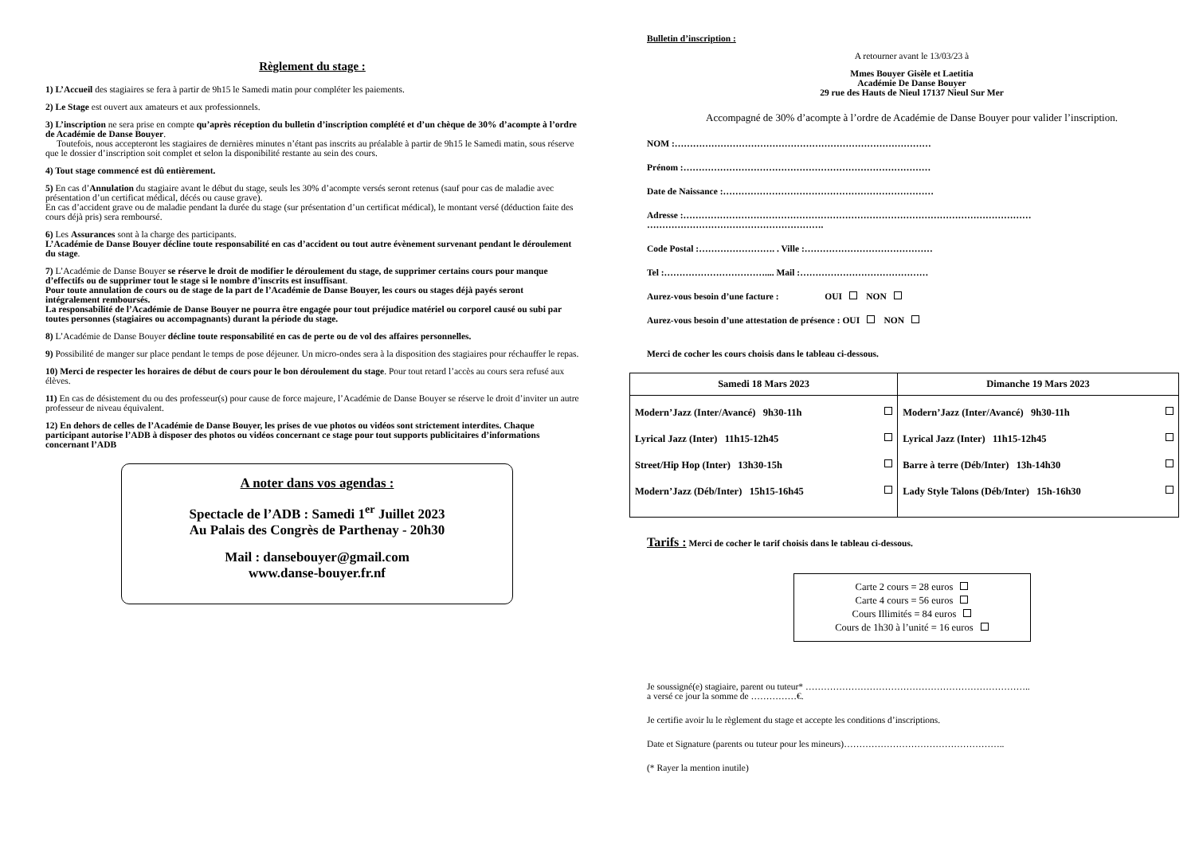Règlement du stage :
1) L’Accueil des stagiaires se fera à partir de 9h15 le Samedi matin pour compléter les paiements.
2) Le Stage est ouvert aux amateurs et aux professionnels.
3) L’inscription ne sera prise en compte qu’après réception du bulletin d’inscription complété et d’un chèque de 30% d’acompte à l’ordre de Académie de Danse Bouyer.
Toutefois, nous accepteront les stagiaires de dernières minutes n’étant pas inscrits au préalable à partir de 9h15 le Samedi matin, sous réserve que le dossier d’inscription soit complet et selon la disponibilité restante au sein des cours.
4) Tout stage commencé est dû entièrement.
5) En cas d’Annulation du stagiaire avant le début du stage, seuls les 30% d’acompte versés seront retenus (sauf pour cas de maladie avec présentation d’un certificat médical, décés ou cause grave).
En cas d’accident grave ou de maladie pendant la durée du stage (sur présentation d’un certificat médical), le montant versé (déduction faite des cours déjà pris) sera remboursé.
6) Les Assurances sont à la charge des participants.
L’Académie de Danse Bouyer décline toute responsabilité en cas d’accident ou tout autre évènement survenant pendant le déroulement du stage.
7) L’Académie de Danse Bouyer se réserve le droit de modifier le déroulement du stage, de supprimer certains cours pour manque d’effectifs ou de supprimer tout le stage si le nombre d’inscrits est insuffisant.
Pour toute annulation de cours ou de stage de la part de l’Académie de Danse Bouyer, les cours ou stages déjà payés seront intégralement remboursés.
La responsabilité de l’Académie de Danse Bouyer ne pourra être engagée pour tout préjudice matériel ou corporel causé ou subi par toutes personnes (stagiaires ou accompagnants) durant la période du stage.
8) L’Académie de Danse Bouyer décline toute responsabilité en cas de perte ou de vol des affaires personnelles.
9) Possibilité de manger sur place pendant le temps de pose déjeuner. Un micro-ondes sera à la disposition des stagiaires pour réchauffer le repas.
10) Merci de respecter les horaires de début de cours pour le bon déroulement du stage. Pour tout retard l’accès au cours sera refusé aux élèves.
11) En cas de désistement du ou des professeur(s) pour cause de force majeure, l’Académie de Danse Bouyer se réserve le droit d’inviter un autre professeur de niveau équivalent.
12) En dehors de celles de l’Académie de Danse Bouyer, les prises de vue photos ou vidéos sont strictement interdites. Chaque participant autorise l’ADB à disposer des photos ou vidéos concernant ce stage pour tout supports publicitaires d’informations concernant l’ADB
A noter dans vos agendas :
Spectacle de l’ADB : Samedi 1<sup>er</sup> Juillet 2023
Au Palais des Congrès de Parthenay - 20h30
Mail : dansebouyer@gmail.com
www.danse-bouyer.fr.nf
Bulletin d’inscription :
A retourner avant le 13/03/23 à
Mmes Bouyer Gisèle et Laetitia
Académie De Danse Bouyer
29 rue des Hauts de Nieul 17137 Nieul Sur Mer
Accompagné de 30% d’acompte à l’ordre de Académie de Danse Bouyer pour valider l’inscription.
NOM :…………………………………………………………………………
Prénom :………………………………………………………………………
Date de Naissance :……………………………………………………………
Adresse :…………………………………………………………………………………………………… ………………………………………………….
Code Postal :……………………. . Ville :……………………………………
Tel :…………………………….... Mail :……………………………………
Aurez-vous besoin d’une facture : OUI NON
Aurez-vous besoin d’une attestation de présence : OUI NON
Merci de cocher les cours choisis dans le tableau ci-dessous.
| Samedi 18 Mars 2023 | Dimanche 19 Mars 2023 |
| --- | --- |
| Modern’Jazz (Inter/Avancé) 9h30-11h Lyrical Jazz (Inter) 11h15-12h45 Street/Hip Hop (Inter) 13h30-15h Modern’Jazz (Déb/Inter) 15h15-16h45 | Modern’Jazz (Inter/Avancé) 9h30-11h Lyrical Jazz (Inter) 11h15-12h45 Barre à terre (Déb/Inter) 13h-14h30 Lady Style Talons (Déb/Inter) 15h-16h30 |
Tarifs : Merci de cocher le tarif choisis dans le tableau ci-dessous.
Carte 2 cours = 28 euros
Carte 4 cours = 56 euros
Cours Illimités = 84 euros
Cours de 1h30 à l’unité = 16 euros
Je soussigné(e) stagiaire, parent ou tuteur* ………………………………………………………………..
a versé ce jour la somme de ……………€.
Je certifie avoir lu le règlement du stage et accepte les conditions d’inscriptions.
Date et Signature (parents ou tuteur pour les mineurs)……………………………………………..
(* Rayer la mention inutile)